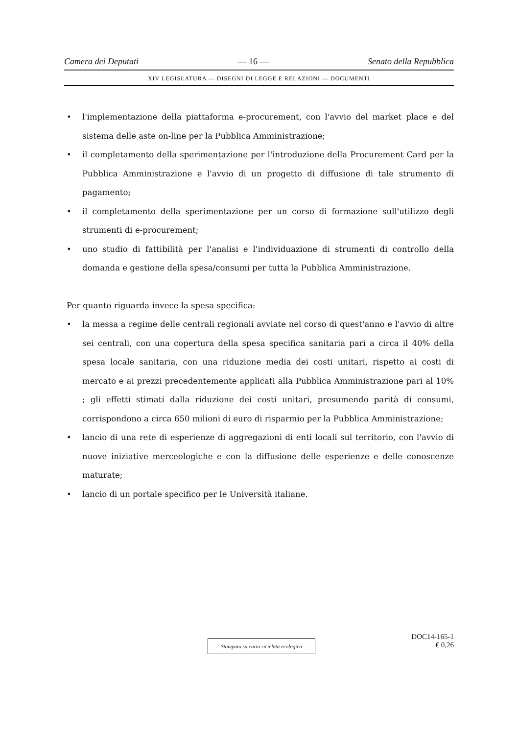Camera dei Deputati — 16 — Senato della Repubblica
XIV LEGISLATURA — DISEGNI DI LEGGE E RELAZIONI — DOCUMENTI
• l'implementazione della piattaforma e-procurement, con l'avvio del market place e del sistema delle aste on-line per la Pubblica Amministrazione;
• il completamento della sperimentazione per l'introduzione della Procurement Card per la Pubblica Amministrazione e l'avvio di un progetto di diffusione di tale strumento di pagamento;
• il completamento della sperimentazione per un corso di formazione sull'utilizzo degli strumenti di e-procurement;
• uno studio di fattibilità per l'analisi e l'individuazione di strumenti di controllo della domanda e gestione della spesa/consumi per tutta la Pubblica Amministrazione.
Per quanto riguarda invece la spesa specifica:
• la messa a regime delle centrali regionali avviate nel corso di quest'anno e l'avvio di altre sei centrali, con una copertura della spesa specifica sanitaria pari a circa il 40% della spesa locale sanitaria, con una riduzione media dei costi unitari, rispetto ai costi di mercato e ai prezzi precedentemente applicati alla Pubblica Amministrazione pari al 10% ; gli effetti stimati dalla riduzione dei costi unitari, presumendo parità di consumi, corrispondono a circa 650 milioni di euro di risparmio per la Pubblica Amministrazione;
• lancio di una rete di esperienze di aggregazioni di enti locali sul territorio, con l'avvio di nuove iniziative merceologiche e con la diffusione delle esperienze e delle conoscenze maturate;
• lancio di un portale specifico per le Università italiane.
Stampato su carta riciclata ecologica
DOC14-165-1
€ 0,26